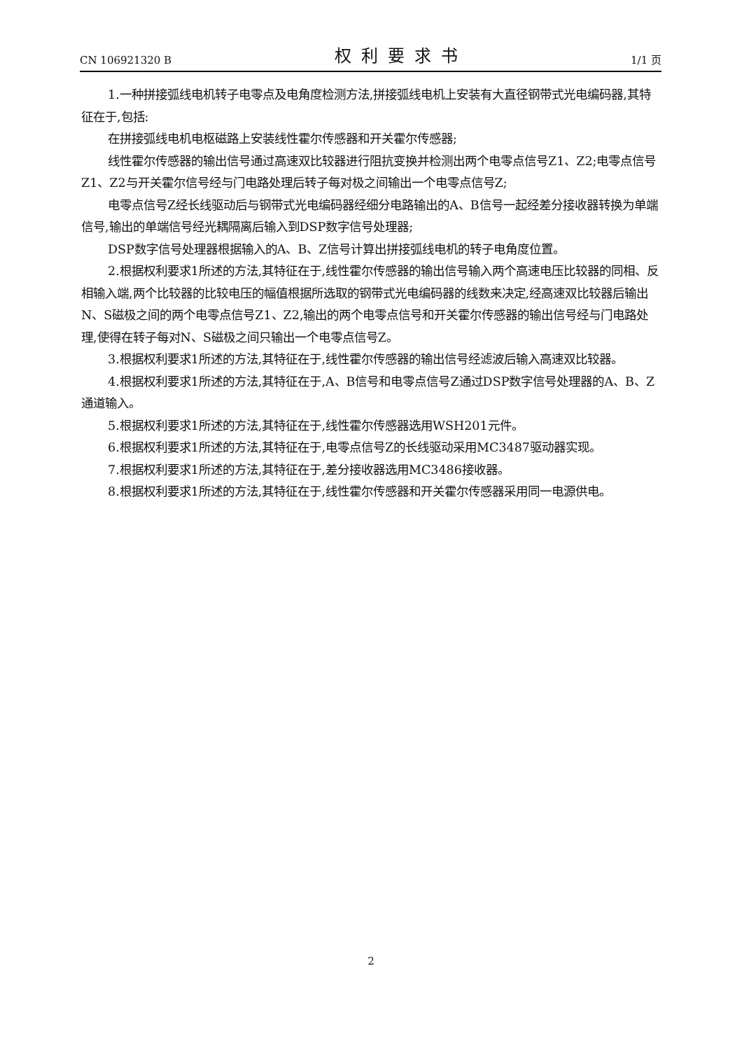CN 106921320 B 权利要求书 1/1 页
1.一种拼接弧线电机转子电零点及电角度检测方法,拼接弧线电机上安装有大直径钢带式光电编码器,其特征在于,包括:
在拼接弧线电机电枢磁路上安装线性霍尔传感器和开关霍尔传感器;
线性霍尔传感器的输出信号通过高速双比较器进行阻抗变换并检测出两个电零点信号Z1、Z2;电零点信号Z1、Z2与开关霍尔信号经与门电路处理后转子每对极之间输出一个电零点信号Z;
电零点信号Z经长线驱动后与钢带式光电编码器经细分电路输出的A、B信号一起经差分接收器转换为单端信号,输出的单端信号经光耦隔离后输入到DSP数字信号处理器;
DSP数字信号处理器根据输入的A、B、Z信号计算出拼接弧线电机的转子电角度位置。
2.根据权利要求1所述的方法,其特征在于,线性霍尔传感器的输出信号输入两个高速电压比较器的同相、反相输入端,两个比较器的比较电压的幅值根据所选取的钢带式光电编码器的线数来决定,经高速双比较器后输出N、S磁极之间的两个电零点信号Z1、Z2,输出的两个电零点信号和开关霍尔传感器的输出信号经与门电路处理,使得在转子每对N、S磁极之间只输出一个电零点信号Z。
3.根据权利要求1所述的方法,其特征在于,线性霍尔传感器的输出信号经滤波后输入高速双比较器。
4.根据权利要求1所述的方法,其特征在于,A、B信号和电零点信号Z通过DSP数字信号处理器的A、B、Z通道输入。
5.根据权利要求1所述的方法,其特征在于,线性霍尔传感器选用WSH201元件。
6.根据权利要求1所述的方法,其特征在于,电零点信号Z的长线驱动采用MC3487驱动器实现。
7.根据权利要求1所述的方法,其特征在于,差分接收器选用MC3486接收器。
8.根据权利要求1所述的方法,其特征在于,线性霍尔传感器和开关霍尔传感器采用同一电源供电。
2